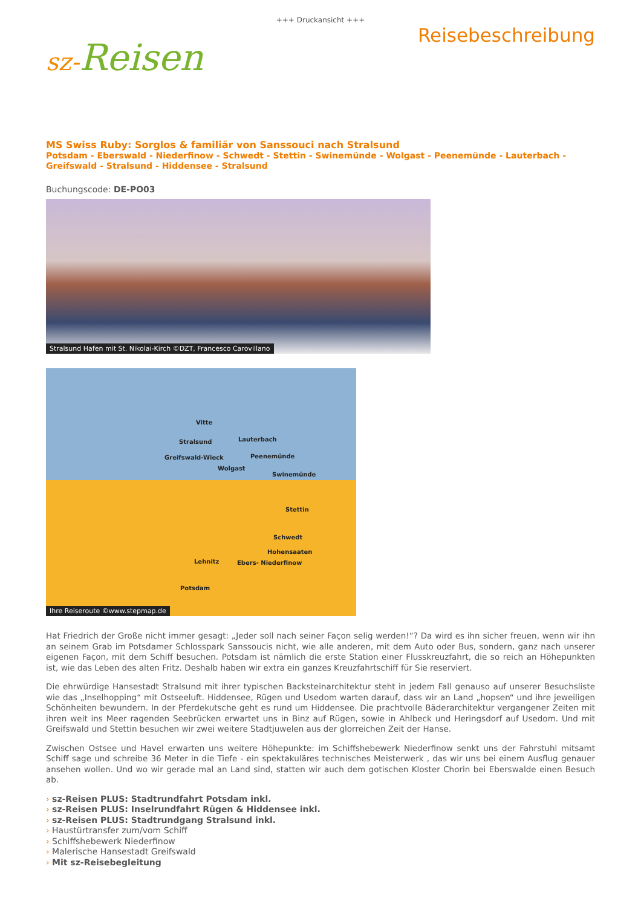+++ Druckansicht +++
sz-Reisen
Reisebeschreibung
MS Swiss Ruby: Sorglos & familiär von Sanssouci nach Stralsund
Potsdam - Eberswald - Niederfinow - Schwedt - Stettin - Swinemünde - Wolgast - Peenemünde - Lauterbach - Greifswald - Stralsund - Hiddensee - Stralsund
Buchungscode: DE-PO03
Stralsund Hafen mit St. Nikolai-Kirch ©DZT, Francesco Carovillano
Vitte
Stralsund Lauterbach
Greifswald-Wieck Peenemünde
Wolgast
Swinemünde
Stettin
Schwedt
Hohensaaten
Lehnitz Ebers- Niederfinow
Potsdam
Ihre Reiseroute ©www.stepmap.de
Hat Friedrich der Große nicht immer gesagt: „Jeder soll nach seiner Façon selig werden!“? Da wird es ihn sicher freuen, wenn wir ihn an seinem Grab im Potsdamer Schlosspark Sanssoucis nicht, wie alle anderen, mit dem Auto oder Bus, sondern, ganz nach unserer eigenen Façon, mit dem Schiff besuchen. Potsdam ist nämlich die erste Station einer Flusskreuzfahrt, die so reich an Höhepunkten ist, wie das Leben des alten Fritz. Deshalb haben wir extra ein ganzes Kreuzfahrtschiff für Sie reserviert.
Die ehrwürdige Hansestadt Stralsund mit ihrer typischen Backsteinarchitektur steht in jedem Fall genauso auf unserer Besuchsliste wie das „Inselhopping“ mit Ostseeluft. Hiddensee, Rügen und Usedom warten darauf, dass wir an Land „hopsen“ und ihre jeweiligen Schönheiten bewundern. In der Pferdekutsche geht es rund um Hiddensee. Die prachtvolle Bäderarchitektur vergangener Zeiten mit ihren weit ins Meer ragenden Seebrücken erwartet uns in Binz auf Rügen, sowie in Ahlbeck und Heringsdorf auf Usedom. Und mit Greifswald und Stettin besuchen wir zwei weitere Stadtjuwelen aus der glorreichen Zeit der Hanse.
Zwischen Ostsee und Havel erwarten uns weitere Höhepunkte: im Schiffshebewerk Niederfinow senkt uns der Fahrstuhl mitsamt Schiff sage und schreibe 36 Meter in die Tiefe - ein spektakuläres technisches Meisterwerk , das wir uns bei einem Ausflug genauer ansehen wollen. Und wo wir gerade mal an Land sind, statten wir auch dem gotischen Kloster Chorin bei Eberswalde einen Besuch ab.
› sz-Reisen PLUS: Stadtrundfahrt Potsdam inkl.
› sz-Reisen PLUS: Inselrundfahrt Rügen & Hiddensee inkl.
› sz-Reisen PLUS: Stadtrundgang Stralsund inkl.
› Haustürtransfer zum/vom Schiff
› Schiffshebewerk Niederfinow
› Malerische Hansestadt Greifswald
› Mit sz-Reisebegleitung